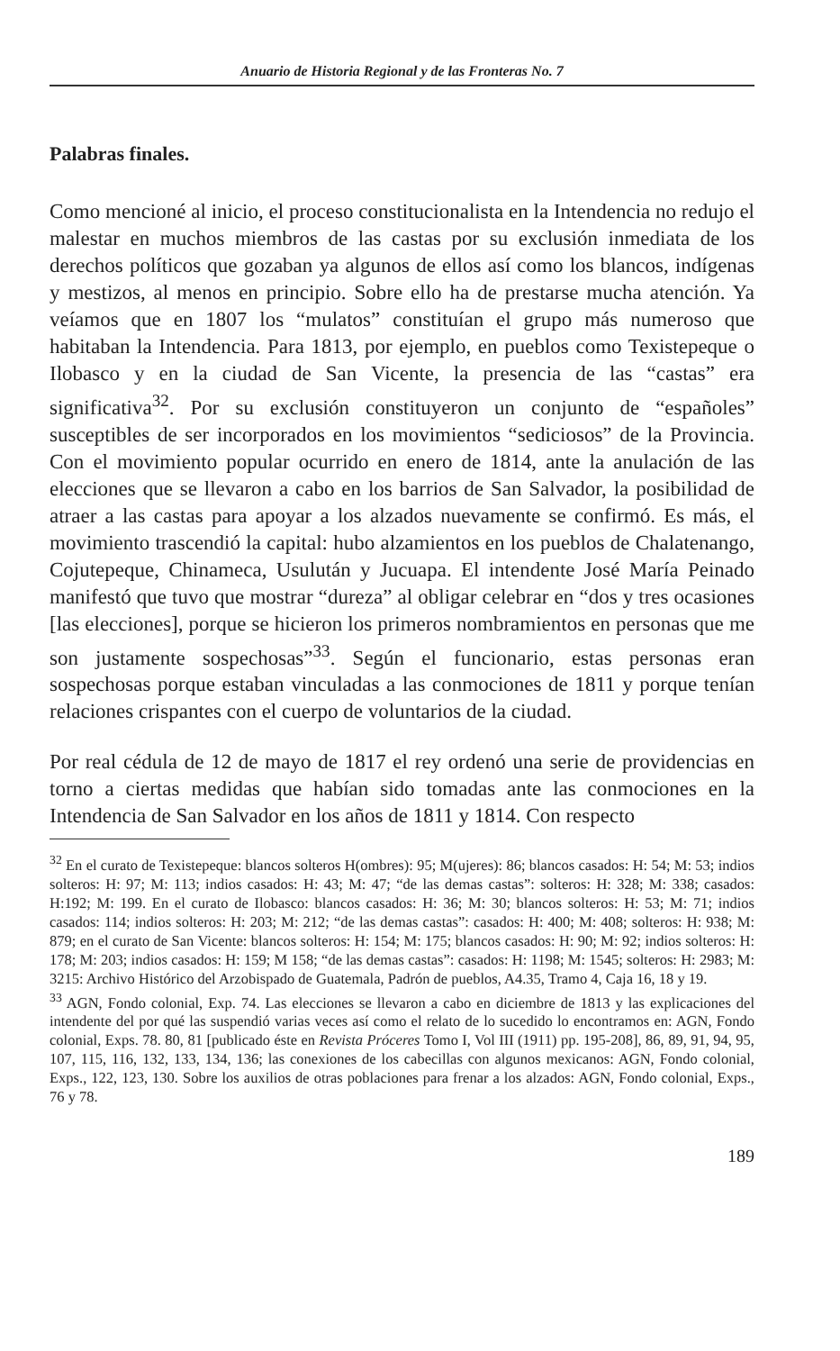Anuario de Historia Regional y de las Fronteras No. 7
Palabras finales.
Como mencioné al inicio, el proceso constitucionalista en la Intendencia no redujo el malestar en muchos miembros de las castas por su exclusión inmediata de los derechos políticos que gozaban ya algunos de ellos así como los blancos, indígenas y mestizos, al menos en principio. Sobre ello ha de prestarse mucha atención. Ya veíamos que en 1807 los “mulatos” constituían el grupo más numeroso que habitaban la Intendencia. Para 1813, por ejemplo, en pueblos como Texistepeque o Ilobasco y en la ciudad de San Vicente, la presencia de las “castas” era significativa<sup>32</sup>. Por su exclusión constituyeron un conjunto de “españoles” susceptibles de ser incorporados en los movimientos “sediciosos” de la Provincia. Con el movimiento popular ocurrido en enero de 1814, ante la anulación de las elecciones que se llevaron a cabo en los barrios de San Salvador, la posibilidad de atraer a las castas para apoyar a los alzados nuevamente se confirmó. Es más, el movimiento trascendió la capital: hubo alzamientos en los pueblos de Chalatenango, Cojutepeque, Chinameca, Usulután y Jucuapa. El intendente José María Peinado manifestó que tuvo que mostrar “dureza” al obligar celebrar en “dos y tres ocasiones [las elecciones], porque se hicieron los primeros nombramientos en personas que me son justamente sospechosas”<sup>33</sup>. Según el funcionario, estas personas eran sospechosas porque estaban vinculadas a las conmociones de 1811 y porque tenían relaciones crispantes con el cuerpo de voluntarios de la ciudad.
Por real cédula de 12 de mayo de 1817 el rey ordenó una serie de providencias en torno a ciertas medidas que habían sido tomadas ante las conmociones en la Intendencia de San Salvador en los años de 1811 y 1814. Con respecto
<sup>32</sup> En el curato de Texistepeque: blancos solteros H(ombres): 95; M(ujeres): 86; blancos casados: H: 54; M: 53; indios solteros: H: 97; M: 113; indios casados: H: 43; M: 47; “de las demas castas”: solteros: H: 328; M: 338; casados: H:192; M: 199. En el curato de Ilobasco: blancos casados: H: 36; M: 30; blancos solteros: H: 53; M: 71; indios casados: 114; indios solteros: H: 203; M: 212; “de las demas castas”: casados: H: 400; M: 408; solteros: H: 938; M: 879; en el curato de San Vicente: blancos solteros: H: 154; M: 175; blancos casados: H: 90; M: 92; indios solteros: H: 178; M: 203; indios casados: H: 159; M 158; “de las demas castas”: casados: H: 1198; M: 1545; solteros: H: 2983; M: 3215: Archivo Histórico del Arzobispado de Guatemala, Padrón de pueblos, A4.35, Tramo 4, Caja 16, 18 y 19.
<sup>33</sup> AGN, Fondo colonial, Exp. 74. Las elecciones se llevaron a cabo en diciembre de 1813 y las explicaciones del intendente del por qué las suspendió varias veces así como el relato de lo sucedido lo encontramos en: AGN, Fondo colonial, Exps. 78. 80, 81 [publicado éste en Revista Próceres Tomo I, Vol III (1911) pp. 195-208], 86, 89, 91, 94, 95, 107, 115, 116, 132, 133, 134, 136; las conexiones de los cabecillas con algunos mexicanos: AGN, Fondo colonial, Exps., 122, 123, 130. Sobre los auxilios de otras poblaciones para frenar a los alzados: AGN, Fondo colonial, Exps., 76 y 78.
189